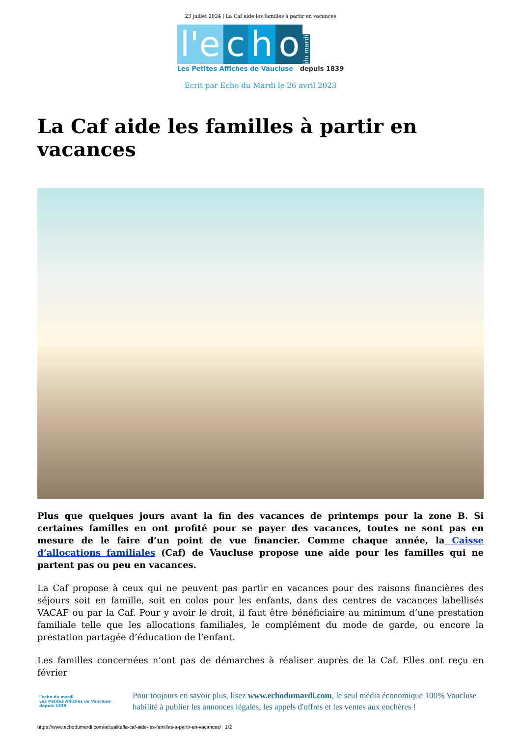23 juillet 2024 | La Caf aide les familles à partir en vacances
l'e c h o du mardi
Les Petites Affiches de Vaucluse depuis 1839
Ecrit par Echo du Mardi le 26 avril 2023
La Caf aide les familles à partir en vacances
Plus que quelques jours avant la fin des vacances de printemps pour la zone B. Si certaines familles en ont profité pour se payer des vacances, toutes ne sont pas en mesure de le faire d’un point de vue financier. Comme chaque année, la Caisse d’allocations familiales (Caf) de Vaucluse propose une aide pour les familles qui ne partent pas ou peu en vacances.
La Caf propose à ceux qui ne peuvent pas partir en vacances pour des raisons financières des séjours soit en famille, soit en colos pour les enfants, dans des centres de vacances labellisés VACAF ou par la Caf. Pour y avoir le droit, il faut être bénéficiaire au minimum d’une prestation familiale telle que les allocations familiales, le complément du mode de garde, ou encore la prestation partagée d’éducation de l’enfant.
Les familles concernées n’ont pas de démarches à réaliser auprès de la Caf. Elles ont reçu en février
l'echo du mardi
Les Petites Affiches de Vaucluse depuis 1839
Pour toujours en savoir plus, lisez www.echodumardi.com, le seul média économique 100% Vaucluse habilité à publier les annonces légales, les appels d'offres et les ventes aux enchères !
https://www.echodumardi.com/actualite/la-caf-aide-les-familles-a-partir-en-vacances/ 1/2